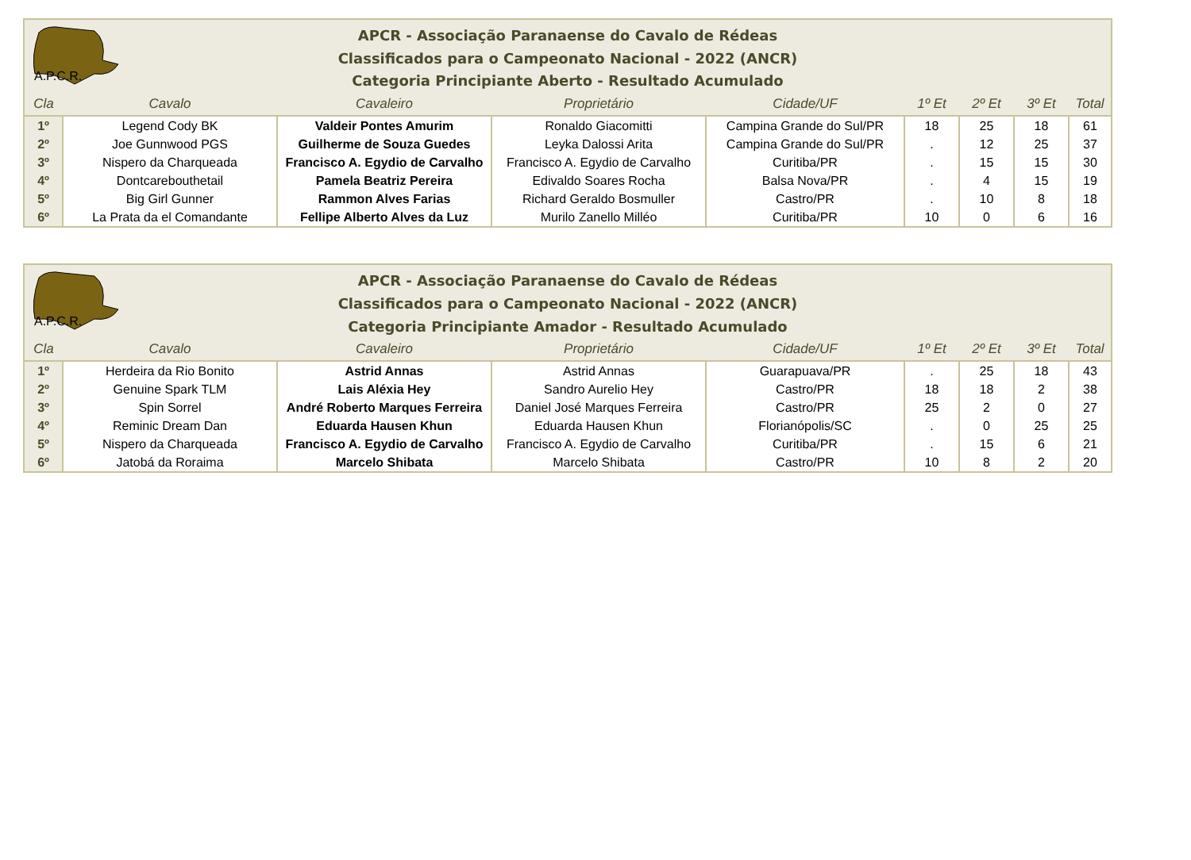A.P.C.R.
APCR - Associação Paranaense do Cavalo de Rédeas
Classificados para o Campeonato Nacional - 2022 (ANCR)
Categoria Principiante Aberto - Resultado Acumulado
| Cla | Cavalo | Cavaleiro | Proprietário | Cidade/UF | 1º Et | 2º Et | 3º Et | Total |
| --- | --- | --- | --- | --- | --- | --- | --- | --- |
| 1º | Legend Cody BK | Valdeir Pontes Amurim | Ronaldo Giacomitti | Campina Grande do Sul/PR | 18 | 25 | 18 | 61 |
| 2º | Joe Gunnwood PGS | Guilherme de Souza Guedes | Leyka Dalossi Arita | Campina Grande do Sul/PR | . | 12 | 25 | 37 |
| 3º | Nispero da Charqueada | Francisco A. Egydio de Carvalho | Francisco A. Egydio de Carvalho | Curitiba/PR | . | 15 | 15 | 30 |
| 4º | Dontcarebouthetail | Pamela Beatriz Pereira | Edivaldo Soares Rocha | Balsa Nova/PR | . | 4 | 15 | 19 |
| 5º | Big Girl Gunner | Rammon Alves Farias | Richard Geraldo Bosmuller | Castro/PR | . | 10 | 8 | 18 |
| 6º | La Prata da el Comandante | Fellipe Alberto Alves da Luz | Murilo Zanello Milléo | Curitiba/PR | 10 | 0 | 6 | 16 |
A.P.C.R.
APCR - Associação Paranaense do Cavalo de Rédeas
Classificados para o Campeonato Nacional - 2022 (ANCR)
Categoria Principiante Amador - Resultado Acumulado
| Cla | Cavalo | Cavaleiro | Proprietário | Cidade/UF | 1º Et | 2º Et | 3º Et | Total |
| --- | --- | --- | --- | --- | --- | --- | --- | --- |
| 1º | Herdeira da Rio Bonito | Astrid Annas | Astrid Annas | Guarapuava/PR | . | 25 | 18 | 43 |
| 2º | Genuine Spark TLM | Lais Aléxia Hey | Sandro Aurelio Hey | Castro/PR | 18 | 18 | 2 | 38 |
| 3º | Spin Sorrel | André Roberto Marques Ferreira | Daniel José Marques Ferreira | Castro/PR | 25 | 2 | 0 | 27 |
| 4º | Reminic Dream Dan | Eduarda Hausen Khun | Eduarda Hausen Khun | Florianópolis/SC | . | 0 | 25 | 25 |
| 5º | Nispero da Charqueada | Francisco A. Egydio de Carvalho | Francisco A. Egydio de Carvalho | Curitiba/PR | . | 15 | 6 | 21 |
| 6º | Jatobá da Roraima | Marcelo Shibata | Marcelo Shibata | Castro/PR | 10 | 8 | 2 | 20 |